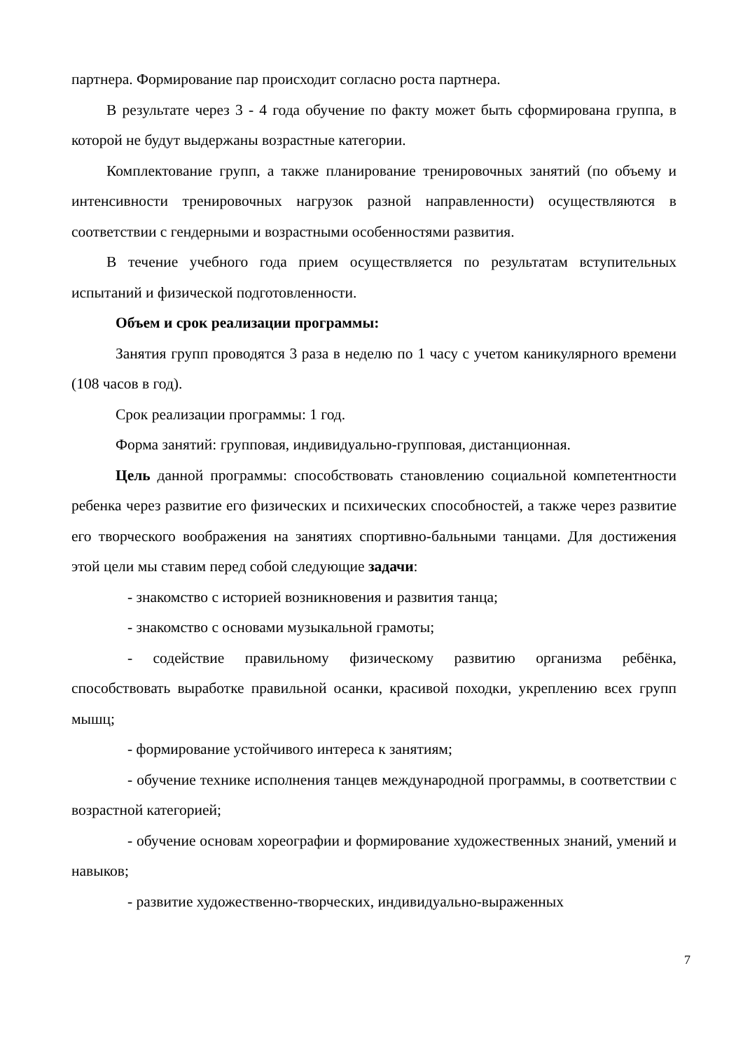партнера. Формирование пар происходит согласно роста партнера.
В результате через 3 - 4 года обучение по факту может быть сформирована группа, в которой не будут выдержаны возрастные категории.
Комплектование групп, а также планирование тренировочных занятий (по объему и интенсивности тренировочных нагрузок разной направленности) осуществляются в соответствии с гендерными и возрастными особенностями развития.
В течение учебного года прием осуществляется по результатам вступительных испытаний и физической подготовленности.
Объем и срок реализации программы:
Занятия групп проводятся 3 раза в неделю по 1 часу с учетом каникулярного времени (108 часов в год).
Срок реализации программы: 1 год.
Форма занятий: групповая, индивидуально-групповая, дистанционная.
Цель данной программы: способствовать становлению социальной компетентности ребенка через развитие его физических и психических способностей, а также через развитие его творческого воображения на занятиях спортивно-бальными танцами. Для достижения этой цели мы ставим перед собой следующие задачи:
- знакомство с историей возникновения и развития танца;
- знакомство с основами музыкальной грамоты;
- содействие правильному физическому развитию организма ребёнка, способствовать выработке правильной осанки, красивой походки, укреплению всех групп мышц;
- формирование устойчивого интереса к занятиям;
- обучение технике исполнения танцев международной программы, в соответствии с возрастной категорией;
- обучение основам хореографии и формирование художественных знаний, умений и навыков;
- развитие художественно-творческих, индивидуально-выраженных
7